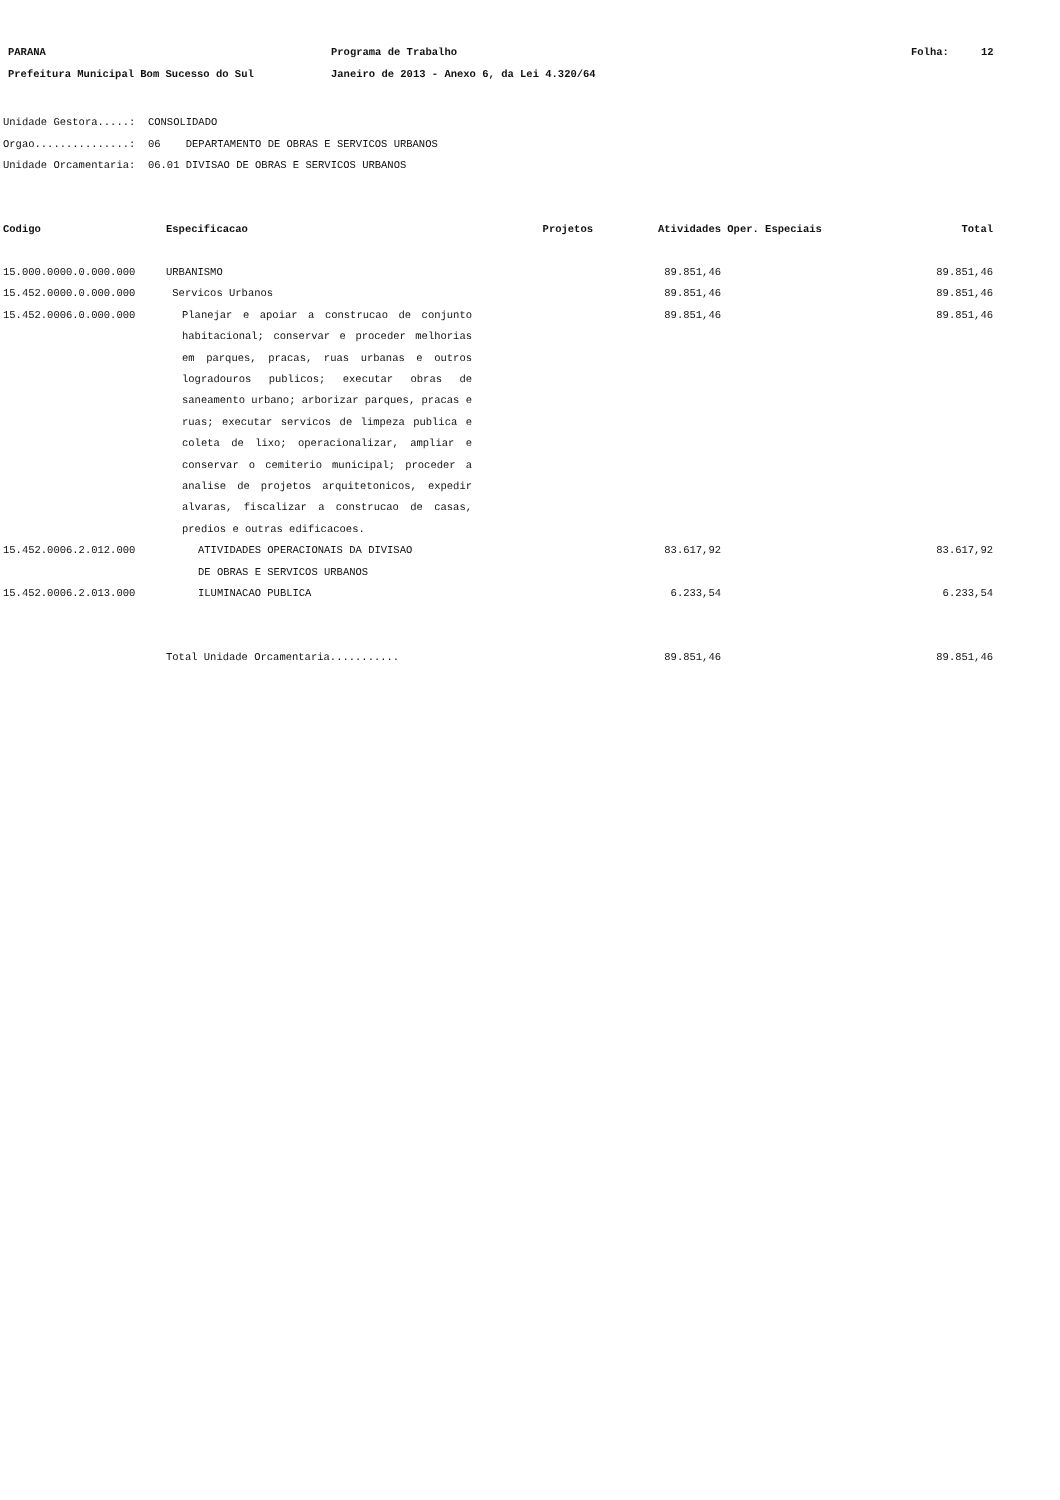PARANA Programa de Trabalho Folha: 12
Prefeitura Municipal Bom Sucesso do Sul Janeiro de 2013 - Anexo 6, da Lei 4.320/64
Unidade Gestora.....: CONSOLIDADO
Orgao...............: 06 DEPARTAMENTO DE OBRAS E SERVICOS URBANOS
Unidade Orcamentaria: 06.01 DIVISAO DE OBRAS E SERVICOS URBANOS
| Codigo | Especificacao | Projetos | Atividades | Oper. Especiais | Total |
| --- | --- | --- | --- | --- | --- |
| 15.000.0000.0.000.000 | URBANISMO | | 89.851,46 | | 89.851,46 |
| 15.452.0000.0.000.000 | Servicos Urbanos | | 89.851,46 | | 89.851,46 |
| 15.452.0006.0.000.000 | Planejar e apoiar a construcao de conjunto habitacional; conservar e proceder melhorias em parques, pracas, ruas urbanas e outros logradouros publicos; executar obras de saneamento urbano; arborizar parques, pracas e ruas; executar servicos de limpeza publica e coleta de lixo; operacionalizar, ampliar e conservar o cemiterio municipal; proceder a analise de projetos arquitetonicos, expedir alvaras, fiscalizar a construcao de casas, predios e outras edificacoes. | | 89.851,46 | | 89.851,46 |
| 15.452.0006.2.012.000 | ATIVIDADES OPERACIONAIS DA DIVISAO DE OBRAS E SERVICOS URBANOS | | 83.617,92 | | 83.617,92 |
| 15.452.0006.2.013.000 | ILUMINACAO PUBLICA | | 6.233,54 | | 6.233,54 |
| | Total Unidade Orcamentaria........... | | 89.851,46 | | 89.851,46 |